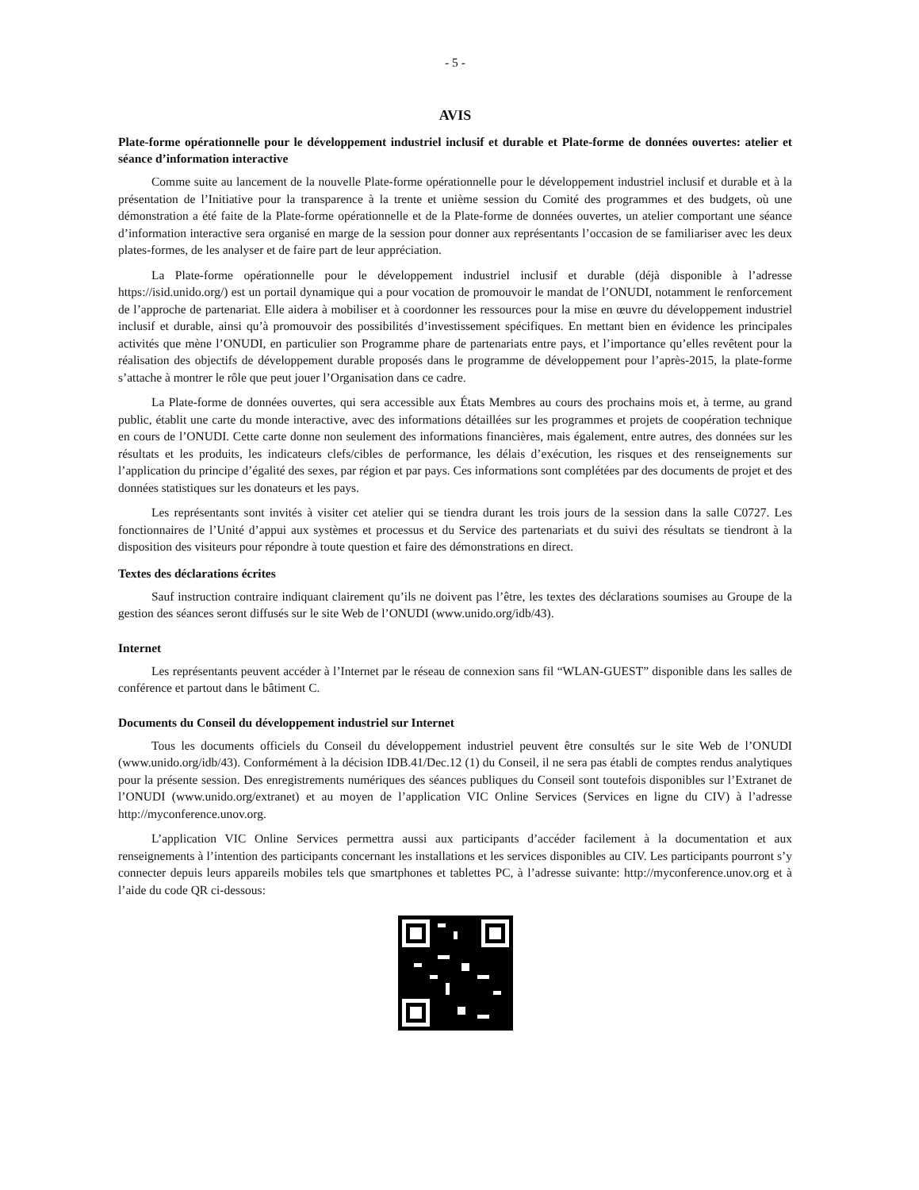- 5 -
AVIS
Plate-forme opérationnelle pour le développement industriel inclusif et durable et Plate-forme de données ouvertes: atelier et séance d’information interactive
Comme suite au lancement de la nouvelle Plate-forme opérationnelle pour le développement industriel inclusif et durable et à la présentation de l’Initiative pour la transparence à la trente et unième session du Comité des programmes et des budgets, où une démonstration a été faite de la Plate-forme opérationnelle et de la Plate-forme de données ouvertes, un atelier comportant une séance d’information interactive sera organisé en marge de la session pour donner aux représentants l’occasion de se familiariser avec les deux plates-formes, de les analyser et de faire part de leur appréciation.
La Plate-forme opérationnelle pour le développement industriel inclusif et durable (déjà disponible à l’adresse https://isid.unido.org/) est un portail dynamique qui a pour vocation de promouvoir le mandat de l’ONUDI, notamment le renforcement de l’approche de partenariat. Elle aidera à mobiliser et à coordonner les ressources pour la mise en œuvre du développement industriel inclusif et durable, ainsi qu’à promouvoir des possibilités d’investissement spécifiques. En mettant bien en évidence les principales activités que mène l’ONUDI, en particulier son Programme phare de partenariats entre pays, et l’importance qu’elles revêtent pour la réalisation des objectifs de développement durable proposés dans le programme de développement pour l’après-2015, la plate-forme s’attache à montrer le rôle que peut jouer l’Organisation dans ce cadre.
La Plate-forme de données ouvertes, qui sera accessible aux États Membres au cours des prochains mois et, à terme, au grand public, établit une carte du monde interactive, avec des informations détaillées sur les programmes et projets de coopération technique en cours de l’ONUDI. Cette carte donne non seulement des informations financières, mais également, entre autres, des données sur les résultats et les produits, les indicateurs clefs/cibles de performance, les délais d’exécution, les risques et des renseignements sur l’application du principe d’égalité des sexes, par région et par pays. Ces informations sont complétées par des documents de projet et des données statistiques sur les donateurs et les pays.
Les représentants sont invités à visiter cet atelier qui se tiendra durant les trois jours de la session dans la salle C0727. Les fonctionnaires de l’Unité d’appui aux systèmes et processus et du Service des partenariats et du suivi des résultats se tiendront à la disposition des visiteurs pour répondre à toute question et faire des démonstrations en direct.
Textes des déclarations écrites
Sauf instruction contraire indiquant clairement qu’ils ne doivent pas l’être, les textes des déclarations soumises au Groupe de la gestion des séances seront diffusés sur le site Web de l’ONUDI (www.unido.org/idb/43).
Internet
Les représentants peuvent accéder à l’Internet par le réseau de connexion sans fil “WLAN-GUEST” disponible dans les salles de conférence et partout dans le bâtiment C.
Documents du Conseil du développement industriel sur Internet
Tous les documents officiels du Conseil du développement industriel peuvent être consultés sur le site Web de l’ONUDI (www.unido.org/idb/43). Conformément à la décision IDB.41/Dec.12 (1) du Conseil, il ne sera pas établi de comptes rendus analytiques pour la présente session. Des enregistrements numériques des séances publiques du Conseil sont toutefois disponibles sur l’Extranet de l’ONUDI (www.unido.org/extranet) et au moyen de l’application VIC Online Services (Services en ligne du CIV) à l’adresse http://myconference.unov.org.
L’application VIC Online Services permettra aussi aux participants d’accéder facilement à la documentation et aux renseignements à l’intention des participants concernant les installations et les services disponibles au CIV. Les participants pourront s’y connecter depuis leurs appareils mobiles tels que smartphones et tablettes PC, à l’adresse suivante: http://myconference.unov.org et à l’aide du code QR ci-dessous: